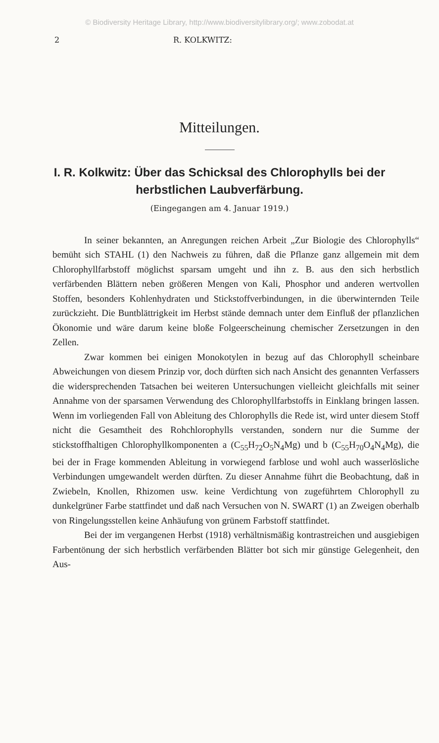© Biodiversity Heritage Library, http://www.biodiversitylibrary.org/; www.zobodat.at
2 R. KOLKWITZ:
Mitteilungen.
I. R. Kolkwitz: Über das Schicksal des Chlorophylls bei der herbstlichen Laubverfärbung.
(Eingegangen am 4. Januar 1919.)
In seiner bekannten, an Anregungen reichen Arbeit „Zur Biologie des Chlorophylls“ bemüht sich STAHL (1) den Nachweis zu führen, daß die Pflanze ganz allgemein mit dem Chlorophyllfarbstoff möglichst sparsam umgeht und ihn z. B. aus den sich herbstlich verfärbenden Blättern neben größeren Mengen von Kali, Phosphor und anderen wertvollen Stoffen, besonders Kohlenhydraten und Stickstoffverbindungen, in die überwinternden Teile zurückzieht. Die Buntblättrigkeit im Herbst stände demnach unter dem Einfluß der pflanzlichen Ökonomie und wäre darum keine bloße Folgeerscheinung chemischer Zersetzungen in den Zellen.
Zwar kommen bei einigen Monokotylen in bezug auf das Chlorophyll scheinbare Abweichungen von diesem Prinzip vor, doch dürften sich nach Ansicht des genannten Verfassers die widersprechenden Tatsachen bei weiteren Untersuchungen vielleicht gleichfalls mit seiner Annahme von der sparsamen Verwendung des Chlorophyllfarbstoffs in Einklang bringen lassen. Wenn im vorliegenden Fall von Ableitung des Chlorophylls die Rede ist, wird unter diesem Stoff nicht die Gesamtheit des Rohchlorophylls verstanden, sondern nur die Summe der stickstoffhaltigen Chlorophyllkomponenten a (C<sub>55</sub>H<sub>72</sub>O<sub>5</sub>N<sub>4</sub>Mg) und b (C<sub>55</sub>H<sub>70</sub>O<sub>4</sub>N<sub>4</sub>Mg), die bei der in Frage kommenden Ableitung in vorwiegend farblose und wohl auch wasserlösliche Verbindungen umgewandelt werden dürften. Zu dieser Annahme führt die Beobachtung, daß in Zwiebeln, Knollen, Rhizomen usw. keine Verdichtung von zugeführtem Chlorophyll zu dunkelgrüner Farbe stattfindet und daß nach Versuchen von N. SWART (1) an Zweigen oberhalb von Ringelungsstellen keine Anhäufung von grünem Farbstoff stattfindet.
Bei der im vergangenen Herbst (1918) verhältnismäßig kontrastreichen und ausgiebigen Farbentönung der sich herbstlich verfärbenden Blätter bot sich mir günstige Gelegenheit, den Aus-